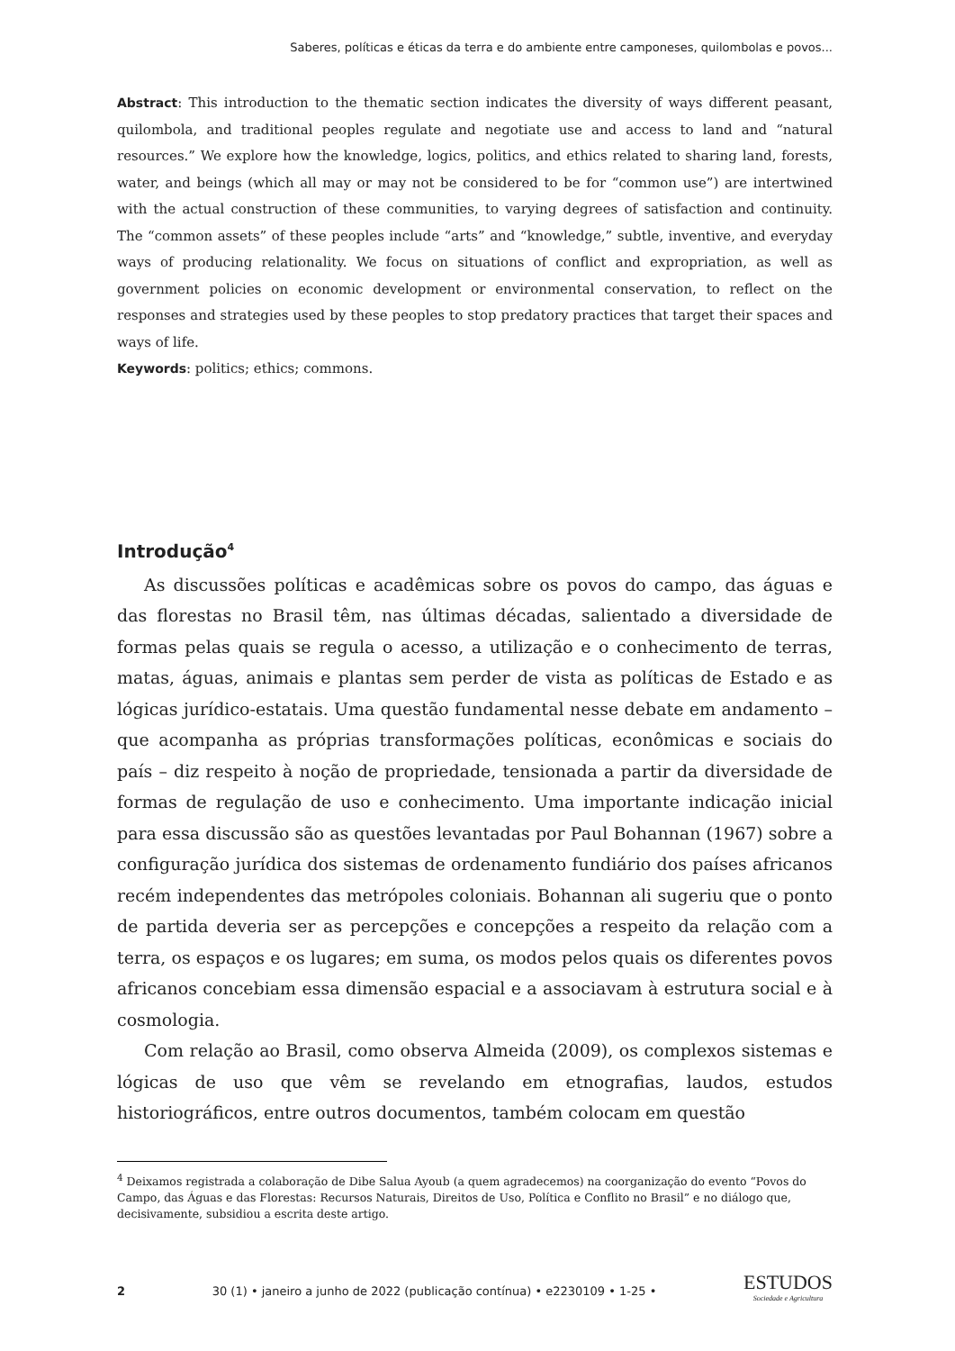Saberes, políticas e éticas da terra e do ambiente entre camponeses, quilombolas e povos...
Abstract: This introduction to the thematic section indicates the diversity of ways different peasant, quilombola, and traditional peoples regulate and negotiate use and access to land and “natural resources.” We explore how the knowledge, logics, politics, and ethics related to sharing land, forests, water, and beings (which all may or may not be considered to be for “common use”) are intertwined with the actual construction of these communities, to varying degrees of satisfaction and continuity. The “common assets” of these peoples include “arts” and “knowledge,” subtle, inventive, and everyday ways of producing relationality. We focus on situations of conflict and expropriation, as well as government policies on economic development or environmental conservation, to reflect on the responses and strategies used by these peoples to stop predatory practices that target their spaces and ways of life.
Keywords: politics; ethics; commons.
Introdução<sup>4</sup>
As discussões políticas e acadêmicas sobre os povos do campo, das águas e das florestas no Brasil têm, nas últimas décadas, salientado a diversidade de formas pelas quais se regula o acesso, a utilização e o conhecimento de terras, matas, águas, animais e plantas sem perder de vista as políticas de Estado e as lógicas jurídico-estatais. Uma questão fundamental nesse debate em andamento – que acompanha as próprias transformações políticas, econômicas e sociais do país – diz respeito à noção de propriedade, tensionada a partir da diversidade de formas de regulação de uso e conhecimento. Uma importante indicação inicial para essa discussão são as questões levantadas por Paul Bohannan (1967) sobre a configuração jurídica dos sistemas de ordenamento fundiário dos países africanos recém independentes das metrópoles coloniais. Bohannan ali sugeriu que o ponto de partida deveria ser as percepções e concepções a respeito da relação com a terra, os espaços e os lugares; em suma, os modos pelos quais os diferentes povos africanos concebiam essa dimensão espacial e a associavam à estrutura social e à cosmologia.
Com relação ao Brasil, como observa Almeida (2009), os complexos sistemas e lógicas de uso que vêm se revelando em etnografias, laudos, estudos historiográficos, entre outros documentos, também colocam em questão
<sup>4</sup> Deixamos registrada a colaboração de Dibe Salua Ayoub (a quem agradecemos) na coorganização do evento “Povos do Campo, das Águas e das Florestas: Recursos Naturais, Direitos de Uso, Política e Conflito no Brasil” e no diálogo que, decisivamente, subsidiou a escrita deste artigo.
2 30 (1) • janeiro a junho de 2022 (publicação contínua) • e2230109 • 1-25 •
ESTUDOS
Sociedade e Agricultura